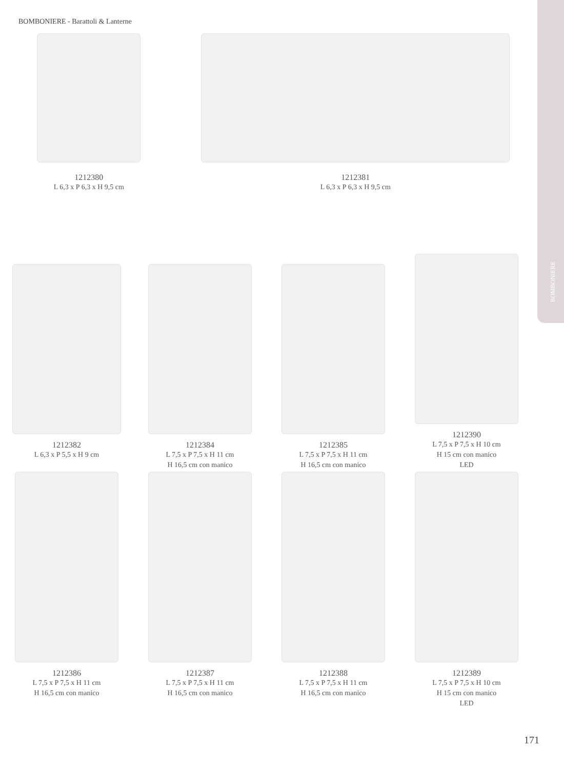BOMBONIERE - Barattoli & Lanterne
BOMBONIERE
1212380
L 6,3 x P 6,3 x H 9,5 cm
1212381
L 6,3 x P 6,3 x H 9,5 cm
1212382
L 6,3 x P 5,5 x H 9 cm
1212384
L 7,5 x P 7,5 x H 11 cm
H 16,5 cm con manico
1212385
L 7,5 x P 7,5 x H 11 cm
H 16,5 cm con manico
1212390
L 7,5 x P 7,5 x H 10 cm
H 15 cm con manico
LED
1212386
L 7,5 x P 7,5 x H 11 cm
H 16,5 cm con manico
1212387
L 7,5 x P 7,5 x H 11 cm
H 16,5 cm con manico
1212388
L 7,5 x P 7,5 x H 11 cm
H 16,5 cm con manico
1212389
L 7,5 x P 7,5 x H 10 cm
H 15 cm con manico
LED
171